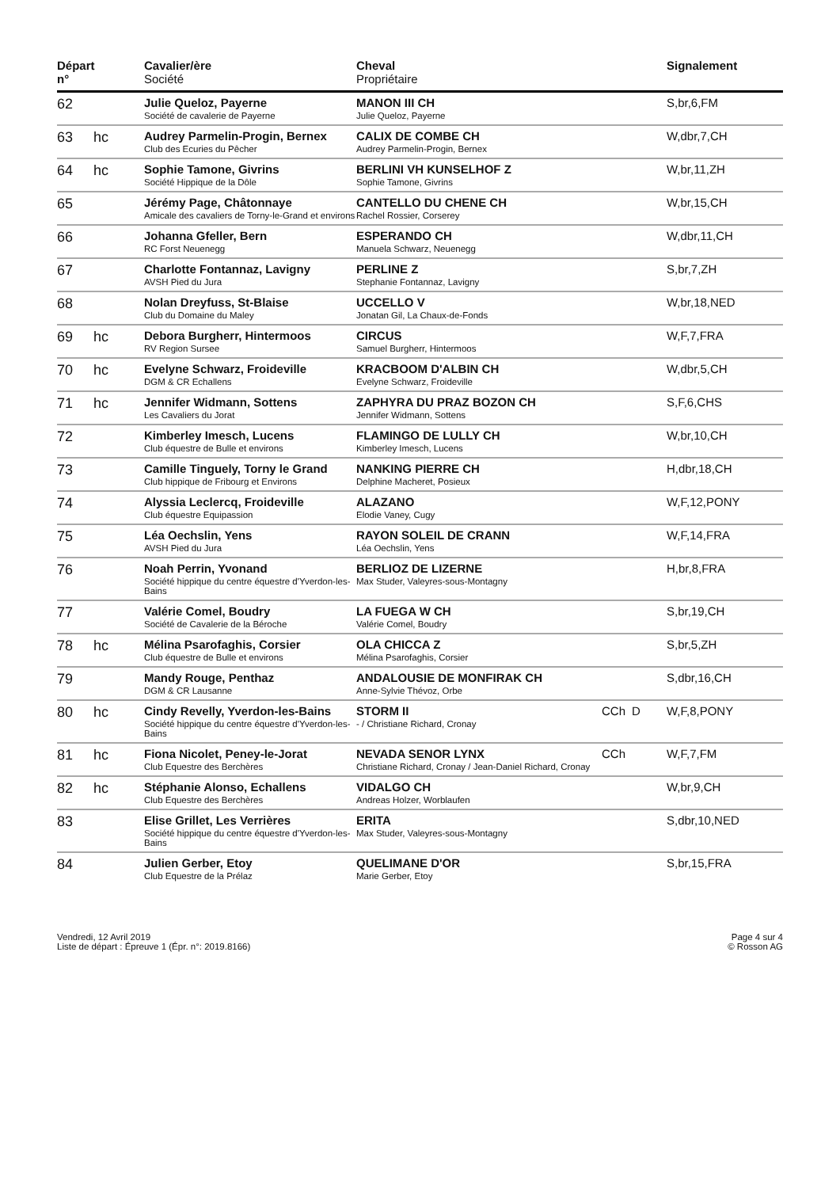| Départ n° | | Cavalier/ère Société | Cheval Propriétaire | | | Signalement |
| --- | --- | --- | --- | --- | --- | --- |
| 62 | | Julie Queloz, Payerne Société de cavalerie de Payerne | MANON III CH Julie Queloz, Payerne | | | S,br,6,FM |
| 63 | hc | Audrey Parmelin-Progin, Bernex Club des Ecuries du Pêcher | CALIX DE COMBE CH Audrey Parmelin-Progin, Bernex | | | W,dbr,7,CH |
| 64 | hc | Sophie Tamone, Givrins Société Hippique de la Dôle | BERLINI VH KUNSELHOF Z Sophie Tamone, Givrins | | | W,br,11,ZH |
| 65 | | Jérémy Page, Châtonnaye Amicale des cavaliers de Torny-le-Grand et environs | CANTELLO DU CHENE CH Rachel Rossier, Corserey | | | W,br,15,CH |
| 66 | | Johanna Gfeller, Bern RC Forst Neuenegg | ESPERANDO CH Manuela Schwarz, Neuenegg | | | W,dbr,11,CH |
| 67 | | Charlotte Fontannaz, Lavigny AVSH Pied du Jura | PERLINE Z Stephanie Fontannaz, Lavigny | | | S,br,7,ZH |
| 68 | | Nolan Dreyfuss, St-Blaise Club du Domaine du Maley | UCCELLO V Jonatan Gil, La Chaux-de-Fonds | | | W,br,18,NED |
| 69 | hc | Debora Burgherr, Hintermoos RV Region Sursee | CIRCUS Samuel Burgherr, Hintermoos | | | W,F,7,FRA |
| 70 | hc | Evelyne Schwarz, Froideville DGM & CR Echallens | KRACBOOM D'ALBIN CH Evelyne Schwarz, Froideville | | | W,dbr,5,CH |
| 71 | hc | Jennifer Widmann, Sottens Les Cavaliers du Jorat | ZAPHYRA DU PRAZ BOZON CH Jennifer Widmann, Sottens | | | S,F,6,CHS |
| 72 | | Kimberley Imesch, Lucens Club équestre de Bulle et environs | FLAMINGO DE LULLY CH Kimberley Imesch, Lucens | | | W,br,10,CH |
| 73 | | Camille Tinguely, Torny le Grand Club hippique de Fribourg et Environs | NANKING PIERRE CH Delphine Macheret, Posieux | | | H,dbr,18,CH |
| 74 | | Alyssia Leclercq, Froideville Club équestre Equipassion | ALAZANO Elodie Vaney, Cugy | | | W,F,12,PONY |
| 75 | | Léa Oechslin, Yens AVSH Pied du Jura | RAYON SOLEIL DE CRANN Léa Oechslin, Yens | | | W,F,14,FRA |
| 76 | | Noah Perrin, Yvonand Société hippique du centre équestre d'Yverdon-les-Bains | BERLIOZ DE LIZERNE Max Studer, Valeyres-sous-Montagny | | | H,br,8,FRA |
| 77 | | Valérie Comel, Boudry Société de Cavalerie de la Béroche | LA FUEGA W CH Valérie Comel, Boudry | | | S,br,19,CH |
| 78 | hc | Mélina Psarofaghis, Corsier Club équestre de Bulle et environs | OLA CHICCA Z Mélina Psarofaghis, Corsier | | | S,br,5,ZH |
| 79 | | Mandy Rouge, Penthaz DGM & CR Lausanne | ANDALOUSIE DE MONFIRAK CH Anne-Sylvie Thévoz, Orbe | | | S,dbr,16,CH |
| 80 | hc | Cindy Revelly, Yverdon-les-Bains Société hippique du centre équestre d'Yverdon-les-Bains | STORM II - / Christiane Richard, Cronay | CCh | D | W,F,8,PONY |
| 81 | hc | Fiona Nicolet, Peney-le-Jorat Club Equestre des Berchères | NEVADA SENOR LYNX Christiane Richard, Cronay / Jean-Daniel Richard, Cronay | CCh | | W,F,7,FM |
| 82 | hc | Stéphanie Alonso, Echallens Club Equestre des Berchères | VIDALGO CH Andreas Holzer, Worblaufen | | | W,br,9,CH |
| 83 | | Elise Grillet, Les Verrières Société hippique du centre équestre d'Yverdon-les-Bains | ERITA Max Studer, Valeyres-sous-Montagny | | | S,dbr,10,NED |
| 84 | | Julien Gerber, Etoy Club Equestre de la Prélaz | QUELIMANE D'OR Marie Gerber, Etoy | | | S,br,15,FRA |
Vendredi, 12 Avril 2019
Liste de départ : Épreuve 1 (Épr. n°: 2019.8166)
Page 4 sur 4
© Rosson AG